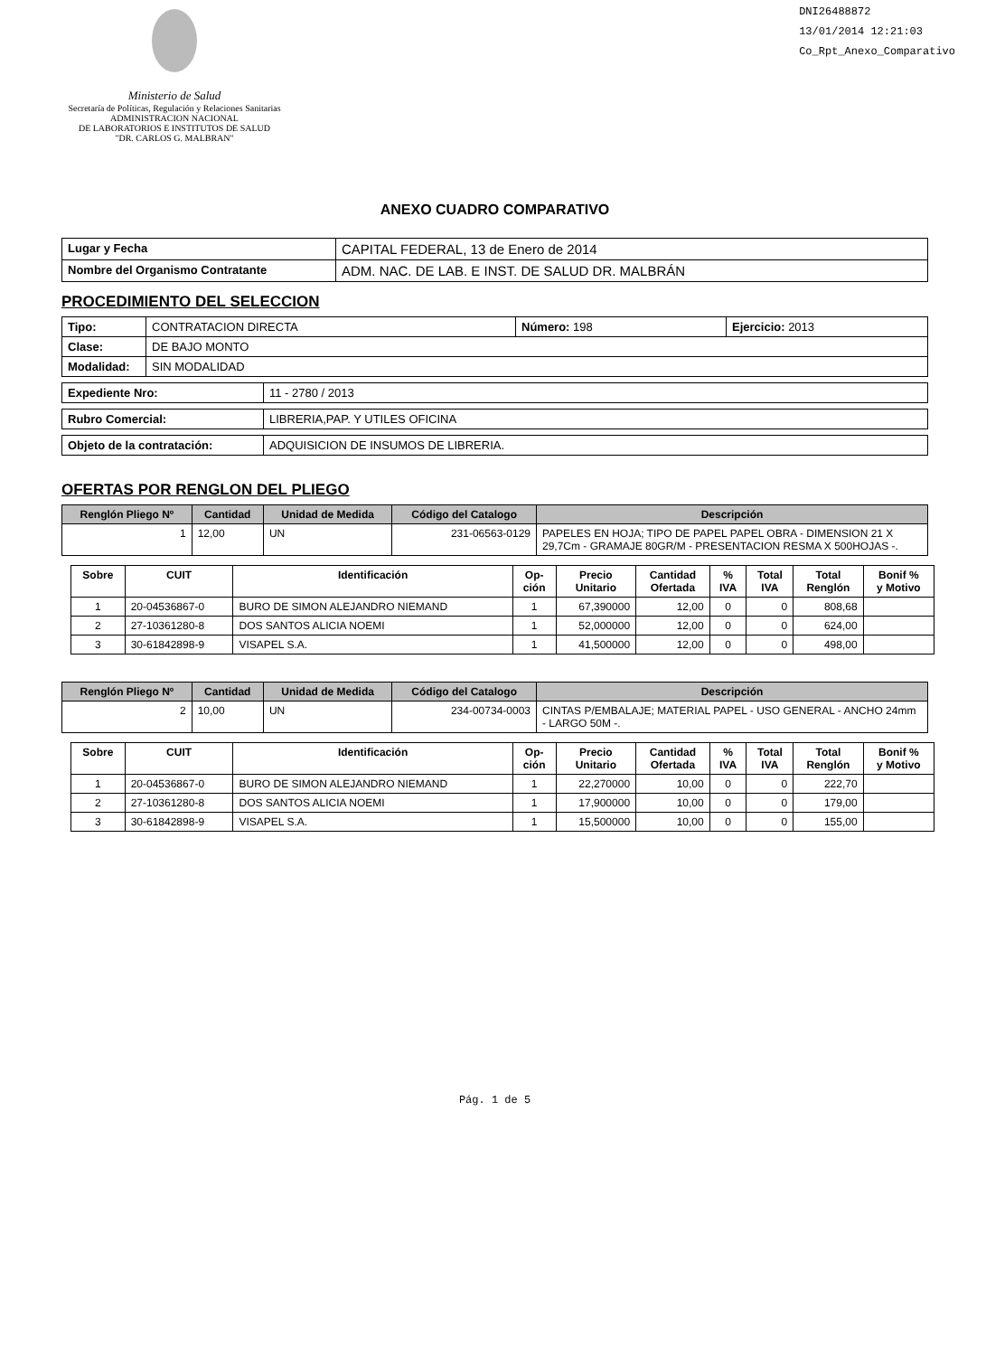Ministerio de Salud
Secretaría de Políticas, Regulación y Relaciones Sanitarias
ADMINISTRACION NACIONAL
DE LABORATORIOS E INSTITUTOS DE SALUD
"DR. CARLOS G. MALBRAN"
DNI26488872
13/01/2014 12:21:03
Co_Rpt_Anexo_Comparativo
ANEXO CUADRO COMPARATIVO
| Lugar y Fecha | CAPITAL FEDERAL, 13 de Enero de 2014 |
| Nombre del Organismo Contratante | ADM. NAC. DE LAB. E INST. DE SALUD DR. MALBRÁN |
PROCEDIMIENTO DEL SELECCION
| Tipo: | CONTRATACION DIRECTA | Número: 198 | Ejercicio: 2013 |
| Clase: | DE BAJO MONTO | | |
| Modalidad: | SIN MODALIDAD | | |
| Expediente Nro: | 11 - 2780 / 2013 |
| Rubro Comercial: | LIBRERIA,PAP. Y UTILES OFICINA |
| Objeto de la contratación: | ADQUISICION DE INSUMOS DE LIBRERIA. |
OFERTAS POR RENGLON DEL PLIEGO
| Renglón Pliego Nº | Cantidad | Unidad de Medida | Código del Catalogo | Descripción |
| --- | --- | --- | --- | --- |
| 1 | 12,00 | UN | 231-06563-0129 | PAPELES EN HOJA; TIPO DE PAPEL PAPEL OBRA - DIMENSION 21 X 29,7Cm - GRAMAJE 80GR/M - PRESENTACION RESMA X 500HOJAS -. |
| Sobre | CUIT | Identificación | Op- ción | Precio Unitario | Cantidad Ofertada | % IVA | Total IVA | Total Renglón | Bonif % y Motivo |
| --- | --- | --- | --- | --- | --- | --- | --- | --- | --- |
| 1 | 20-04536867-0 | BURO DE SIMON ALEJANDRO NIEMAND | 1 | 67,390000 | 12,00 | 0 | 0 | 808,68 | |
| 2 | 27-10361280-8 | DOS SANTOS ALICIA NOEMI | 1 | 52,000000 | 12,00 | 0 | 0 | 624,00 | |
| 3 | 30-61842898-9 | VISAPEL S.A. | 1 | 41,500000 | 12,00 | 0 | 0 | 498,00 | |
| Renglón Pliego Nº | Cantidad | Unidad de Medida | Código del Catalogo | Descripción |
| --- | --- | --- | --- | --- |
| 2 | 10,00 | UN | 234-00734-0003 | CINTAS P/EMBALAJE; MATERIAL PAPEL - USO GENERAL - ANCHO 24mm - LARGO 50M -. |
| Sobre | CUIT | Identificación | Op- ción | Precio Unitario | Cantidad Ofertada | % IVA | Total IVA | Total Renglón | Bonif % y Motivo |
| --- | --- | --- | --- | --- | --- | --- | --- | --- | --- |
| 1 | 20-04536867-0 | BURO DE SIMON ALEJANDRO NIEMAND | 1 | 22,270000 | 10,00 | 0 | 0 | 222,70 | |
| 2 | 27-10361280-8 | DOS SANTOS ALICIA NOEMI | 1 | 17,900000 | 10,00 | 0 | 0 | 179,00 | |
| 3 | 30-61842898-9 | VISAPEL S.A. | 1 | 15,500000 | 10,00 | 0 | 0 | 155,00 | |
Pág. 1 de 5